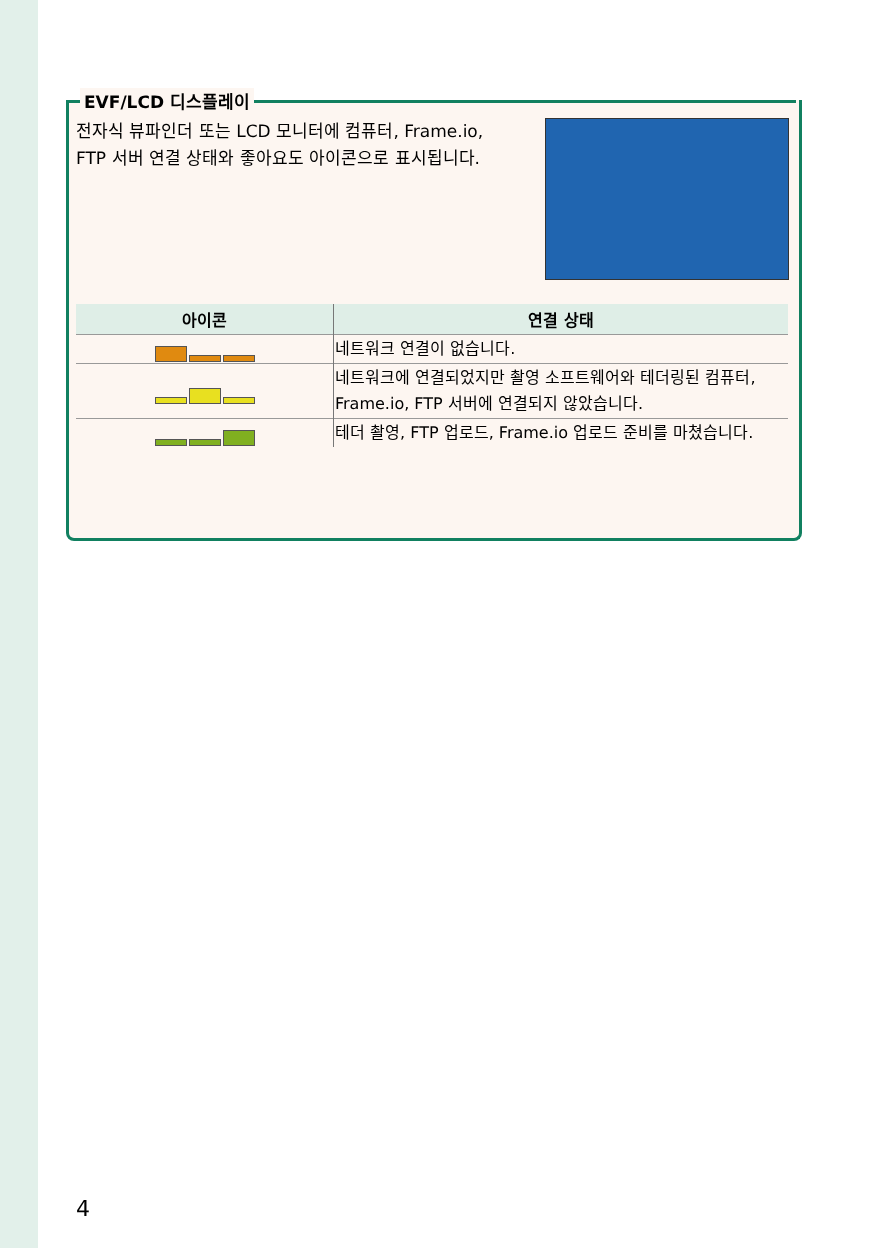EVF/LCD 디스플레이
전자식 뷰파인더 또는 LCD 모니터에 컴퓨터, Frame.io, FTP 서버 연결 상태와 좋아요도 아이콘으로 표시됩니다.
| 아이콘 | 연결 상태 |
| --- | --- |
| | 네트워크 연결이 없습니다. |
| | 네트워크에 연결되었지만 촬영 소프트웨어와 테더링된 컴퓨터, Frame.io, FTP 서버에 연결되지 않았습니다. |
| | 테더 촬영, FTP 업로드, Frame.io 업로드 준비를 마쳤습니다. |
4